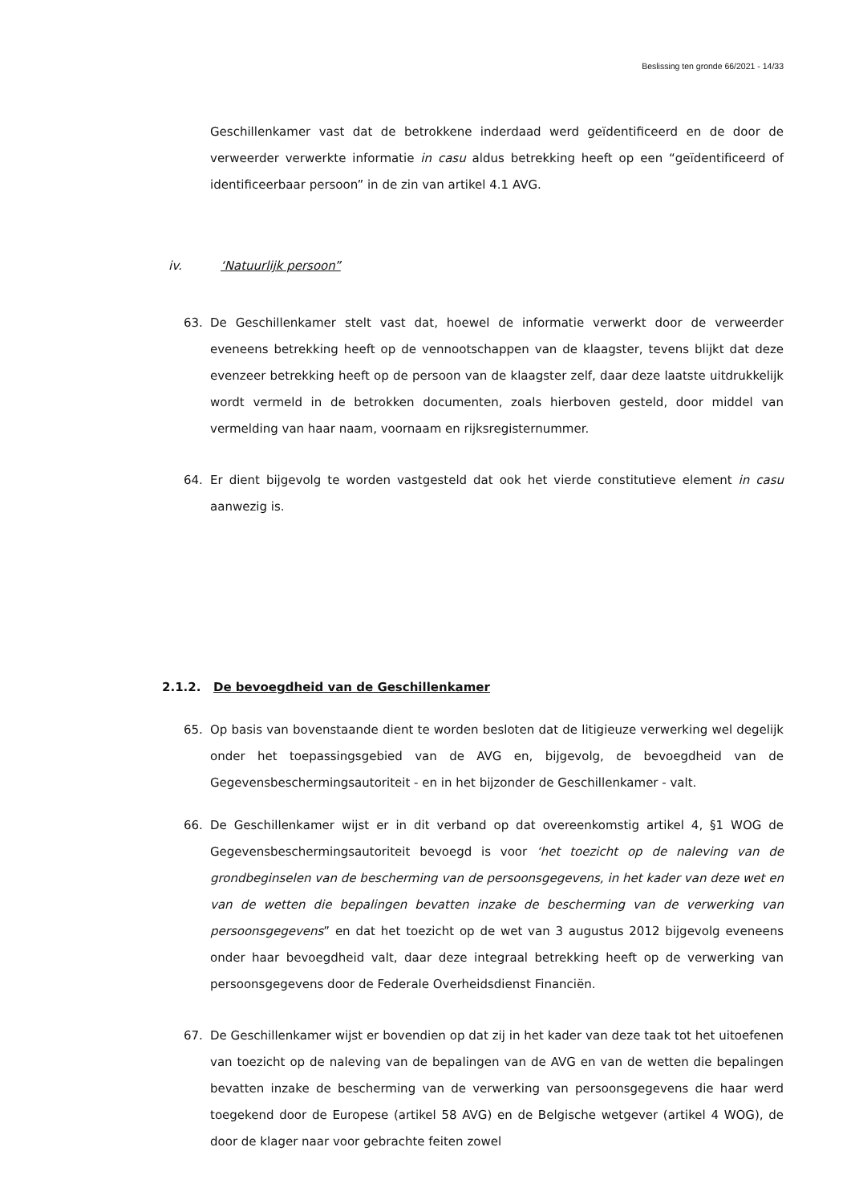Beslissing ten gronde 66/2021 - 14/33
Geschillenkamer vast dat de betrokkene inderdaad werd geïdentificeerd en de door de verweerder verwerkte informatie in casu aldus betrekking heeft op een “geïdentificeerd of identificeerbaar persoon” in de zin van artikel 4.1 AVG.
iv. ‘Natuurlijk persoon”
63. De Geschillenkamer stelt vast dat, hoewel de informatie verwerkt door de verweerder eveneens betrekking heeft op de vennootschappen van de klaagster, tevens blijkt dat deze evenzeer betrekking heeft op de persoon van de klaagster zelf, daar deze laatste uitdrukkelijk wordt vermeld in de betrokken documenten, zoals hierboven gesteld, door middel van vermelding van haar naam, voornaam en rijksregisternummer.
64. Er dient bijgevolg te worden vastgesteld dat ook het vierde constitutieve element in casu aanwezig is.
2.1.2. De bevoegdheid van de Geschillenkamer
65. Op basis van bovenstaande dient te worden besloten dat de litigieuze verwerking wel degelijk onder het toepassingsgebied van de AVG en, bijgevolg, de bevoegdheid van de Gegevensbeschermingsautoriteit - en in het bijzonder de Geschillenkamer - valt.
66. De Geschillenkamer wijst er in dit verband op dat overeenkomstig artikel 4, §1 WOG de Gegevensbeschermingsautoriteit bevoegd is voor ‘het toezicht op de naleving van de grondbeginselen van de bescherming van de persoonsgegevens, in het kader van deze wet en van de wetten die bepalingen bevatten inzake de bescherming van de verwerking van persoonsgegevens” en dat het toezicht op de wet van 3 augustus 2012 bijgevolg eveneens onder haar bevoegdheid valt, daar deze integraal betrekking heeft op de verwerking van persoonsgegevens door de Federale Overheidsdienst Financiën.
67. De Geschillenkamer wijst er bovendien op dat zij in het kader van deze taak tot het uitoefenen van toezicht op de naleving van de bepalingen van de AVG en van de wetten die bepalingen bevatten inzake de bescherming van de verwerking van persoonsgegevens die haar werd toegekend door de Europese (artikel 58 AVG) en de Belgische wetgever (artikel 4 WOG), de door de klager naar voor gebrachte feiten zowel